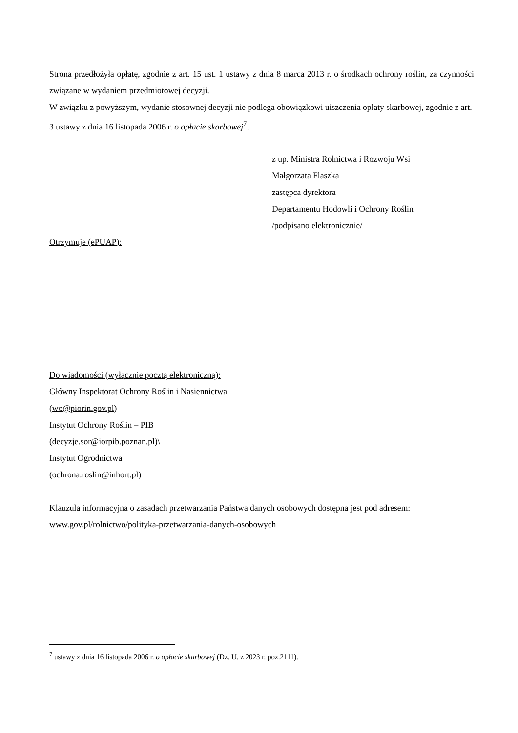Strona przedłożyła opłatę, zgodnie z art. 15 ust. 1 ustawy z dnia 8 marca 2013 r. o środkach ochrony roślin, za czynności związane w wydaniem przedmiotowej decyzji.
W związku z powyższym, wydanie stosownej decyzji nie podlega obowiązkowi uiszczenia opłaty skarbowej, zgodnie z art. 3 ustawy z dnia 16 listopada 2006 r. o opłacie skarbowej<sup>7</sup>.
z up. Ministra Rolnictwa i Rozwoju Wsi
Małgorzata Flaszka
zastępca dyrektora
Departamentu Hodowli i Ochrony Roślin
/podpisano elektronicznie/
Otrzymuje (ePUAP):
Do wiadomości (wyłącznie pocztą elektroniczną):
Główny Inspektorat Ochrony Roślin i Nasiennictwa
(wo@piorin.gov.pl)
Instytut Ochrony Roślin – PIB
(decyzje.sor@iorpib.poznan.pl)\
Instytut Ogrodnictwa
(ochrona.roslin@inhort.pl)
Klauzula informacyjna o zasadach przetwarzania Państwa danych osobowych dostępna jest pod adresem: www.gov.pl/rolnictwo/polityka-przetwarzania-danych-osobowych
<sup>7</sup> ustawy z dnia 16 listopada 2006 r. o opłacie skarbowej (Dz. U. z 2023 r. poz.2111).